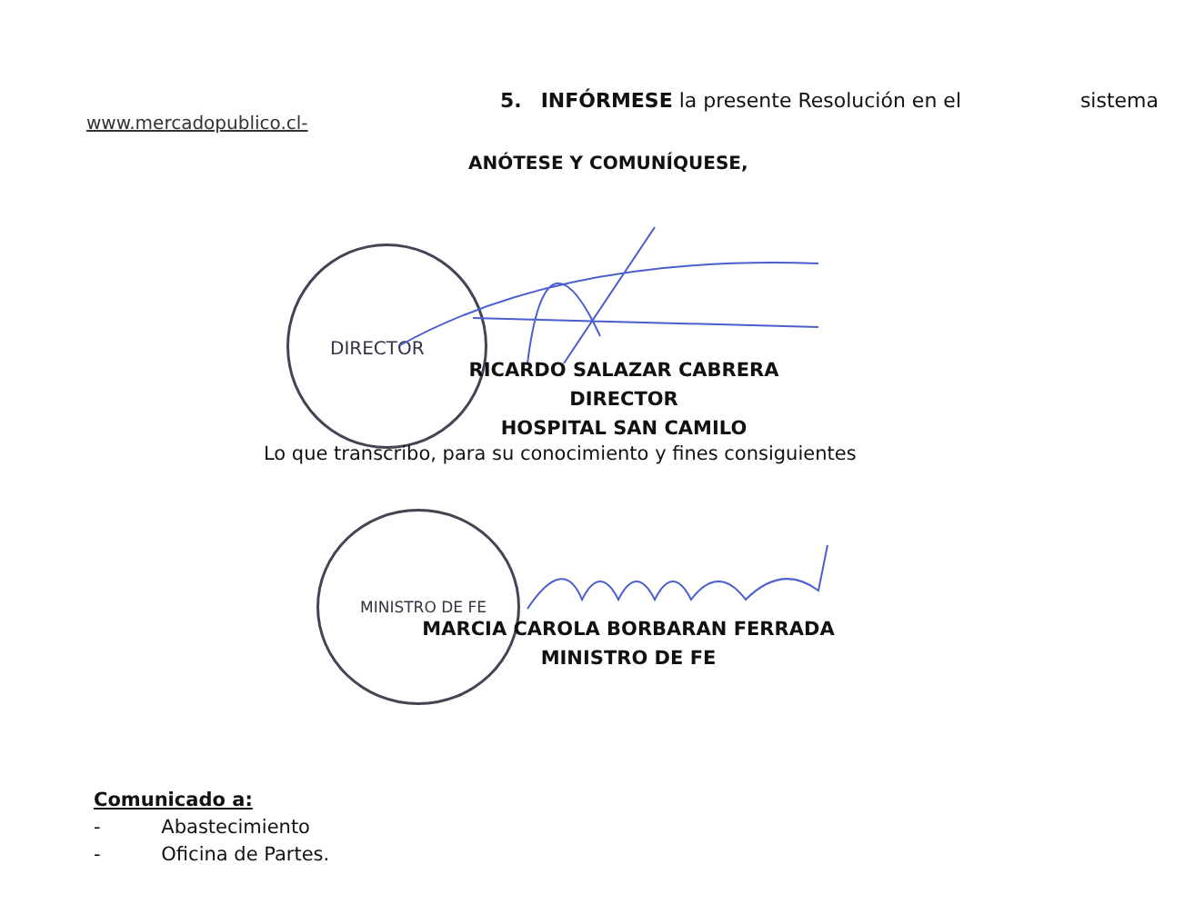DIRECTOR
MINISTRO DE FE
5. INFÓRMESE la presente Resolución en el sistema
www.mercadopublico.cl-
ANÓTESE Y COMUNÍQUESE,
RICARDO SALAZAR CABRERA
DIRECTOR
HOSPITAL SAN CAMILO
Lo que transcribo, para su conocimiento y fines consiguientes
MARCIA CAROLA BORBARAN FERRADA
MINISTRO DE FE
Comunicado a:
- Abastecimiento
- Oficina de Partes.